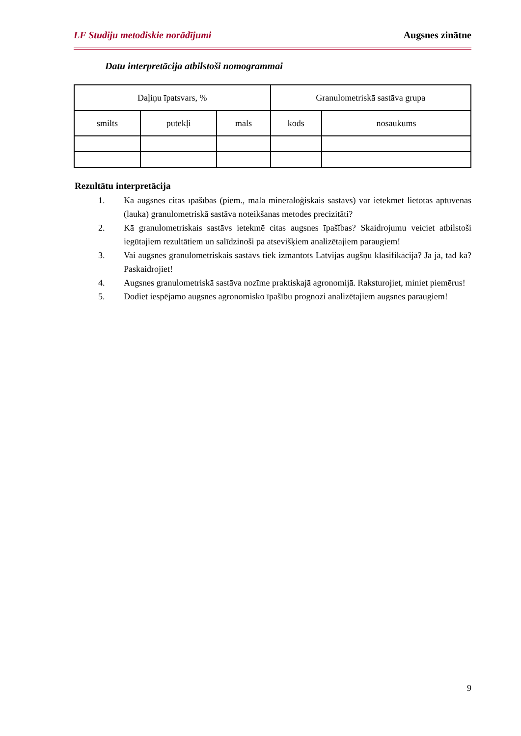LF Studiju metodiskie norādījumi Augsnes zinātne
Datu interpretācija atbilstoši nomogrammai
| Daļiņu īpatsvars, % | | | Granulometriskā sastāva grupa | |
| --- | --- | --- | --- | --- |
| smilts | putekļi | māls | kods | nosaukums |
Rezultātu interpretācija
1. Kā augsnes citas īpašības (piem., māla mineraloģiskais sastāvs) var ietekmēt lietotās aptuvenās (lauka) granulometriskā sastāva noteikšanas metodes precizitāti?
2. Kā granulometriskais sastāvs ietekmē citas augsnes īpašības? Skaidrojumu veiciet atbilstoši iegūtajiem rezultātiem un salīdzinoši pa atsevišķiem analizētajiem paraugiem!
3. Vai augsnes granulometriskais sastāvs tiek izmantots Latvijas augšņu klasifikācijā? Ja jā, tad kā? Paskaidrojiet!
4. Augsnes granulometriskā sastāva nozīme praktiskajā agronomijā. Raksturojiet, miniet piemērus!
5. Dodiet iespējamo augsnes agronomisko īpašību prognozi analizētajiem augsnes paraugiem!
9